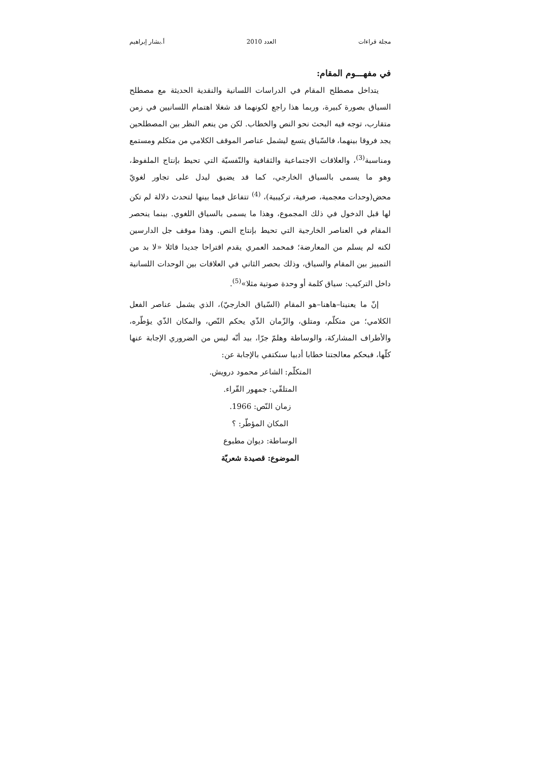مجلة قراءات العدد 2010 أ.بشار إبراهيم
في مفهـــوم المقام:
يتداخل مصطلح المقام في الدراسات اللسانية والنقدية الحديثة مع مصطلح السياق بصورة كبيرة، وربما هذا راجع لكونهما قد شغلا اهتمام اللسانيين في زمن متقارب، توجه فيه البحث نحو النص والخطاب. لكن من ينعم النظر بين المصطلحين يجد فروقا بينهما، فالسّياق يتسع ليشمل عناصر الموقف الكلامي من متكلم ومستمع ومناسبة<sup>(3)</sup>، والعلاقات الاجتماعية والثقافية والنّفسيّة التي تحيط بإنتاج الملفوظ، وهو ما يسمى بالسياق الخارجي، كما قد يضيق ليدل على تجاور لغويّ محض(وحدات معجمية، صرفية، تركيبية)، <sup>(4)</sup> تتفاعل فيما بينها لتحدث دلالة لم تكن لها قبل الدخول في ذلك المجموع، وهذا ما يسمى بالسياق اللغوي. بينما ينحصر المقام في العناصر الخارجية التي تحيط بإنتاج النص. وهذا موقف جل الدارسين لكنه لم يسلم من المعارضة؛ فمحمد العمري يقدم اقتراحا جديدا قائلا «لا بد من التمييز بين المقام والسياق، وذلك بحصر الثاني في العلاقات بين الوحدات اللسانية داخل التركيب: سياق كلمة أو وحدة صوتية مثلا»<sup>(5)</sup>.
إنّ ما يعنينا–هاهنا–هو المقام (السّياق الخارجيّ)، الذي يشمل عناصر الفعل الكلامي؛ من متكلّم، ومتلق، والزّمان الذّي يحكم النّص، والمكان الذّي يؤطّره، والأطراف المشاركة، والوساطة وهلمّ جرّا، بيد أنّه ليس من الضروري الإجابة عنها كلّها، فبحكم معالجتنا خطابا أدبيا سنكتفي بالإجابة عن:
المتكلّم: الشاعر محمود درويش.
المتلقّي: جمهور القّراء.
زمان النّص: 1966.
المكان المؤطّر: ؟
الوساطة: ديوان مطبوع
الموضوع: قصيدة شعريّة